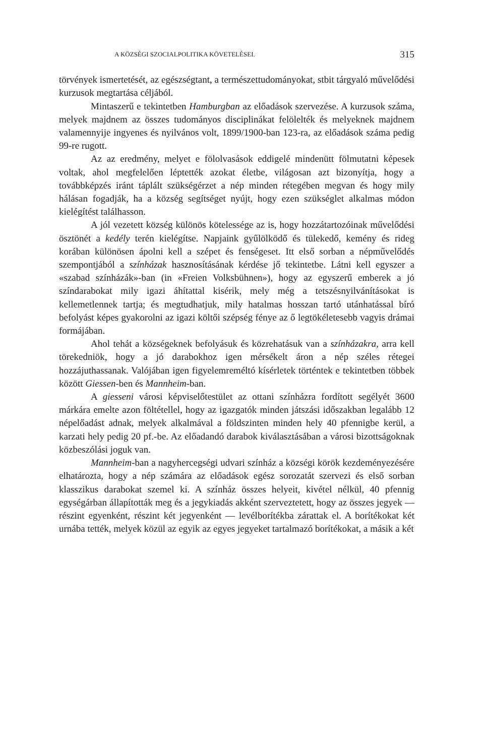A KÖZSÉGI SZOCIALPOLITIKA KÖVETELÉSEI. 315
törvények ismertetését, az egészségtant, a természettudományokat, stbit tárgyaló művelődési kurzusok megtartása céljából.
Mintaszerű e tekintetben Hamburgban az előadások szervezése. A kurzusok száma, melyek majdnem az összes tudományos disciplinákat felölelték és melyeknek majdnem valamennyije ingyenes és nyilvános volt, 1899/1900-ban 123-ra, az előadások száma pedig 99-re rugott.
Az az eredmény, melyet e fölolvasások eddigelé mindenütt fölmutatni képesek voltak, ahol megfelelően léptették azokat életbe, világosan azt bizonyítja, hogy a továbbképzés iránt táplált szükségérzet a nép minden rétegében megvan és hogy mily hálásan fogadják, ha a község segítséget nyújt, hogy ezen szükséglet alkalmas módon kielégítést találhasson.
A jól vezetett község különös kötelessége az is, hogy hozzátartozóinak művelődési ösztönét a kedély terén kielégítse. Napjaink gyűlölködő és tülekedő, kemény és rideg korában különösen ápolni kell a szépet és fenségeset. Itt első sorban a népművelődés szempontjából a színházak hasznosításának kérdése jő tekintetbe. Látni kell egyszer a «szabad színházák»-ban (in «Freien Volksbühnen»), hogy az egyszerű emberek a jó színdarabokat mily igazi áhítattal kisérik, mely még a tetszésnyilvánításokat is kellemetlennek tartja; és megtudhatjuk, mily hatalmas hosszan tartó utánhatással bíró befolyást képes gyakorolni az igazi költői szépség fénye az ő legtökéletesebb vagyis drámai formájában.
Ahol tehát a községeknek befolyásuk és közrehatásuk van a színházakra, arra kell törekedniök, hogy a jó darabokhoz igen mérsékelt áron a nép széles rétegei hozzájuthassanak. Valójában igen figyelemreméltó kísérletek történtek e tekintetben többek között Giessen-ben és Mannheim-ban.
A giesseni városi képviselőtestület az ottani színházra fordított segélyét 3600 márkára emelte azon föltétellel, hogy az igazgatók minden játszási időszakban legalább 12 népelőadást adnak, melyek alkalmával a földszinten minden hely 40 pfennigbe kerül, a karzati hely pedig 20 pf.-be. Az előadandó darabok kiválasztásában a városi bizottságoknak közbeszólási joguk van.
Mannheim-ban a nagyhercegségi udvari színház a községi körök kezdeményezésére elhatározta, hogy a nép számára az előadások egész sorozatát szervezi és első sorban klasszikus darabokat szemel ki. A színház összes helyeit, kivétel nélkül, 40 pfennig egységárban állapították meg és a jegykiadás akként szerveztetett, hogy az összes jegyek — részint egyenként, részint két jegyenként — levélborítékba zárattak el. A borítékokat két urnába tették, melyek közül az egyik az egyes jegyeket tartalmazó borítékokat, a másik a két